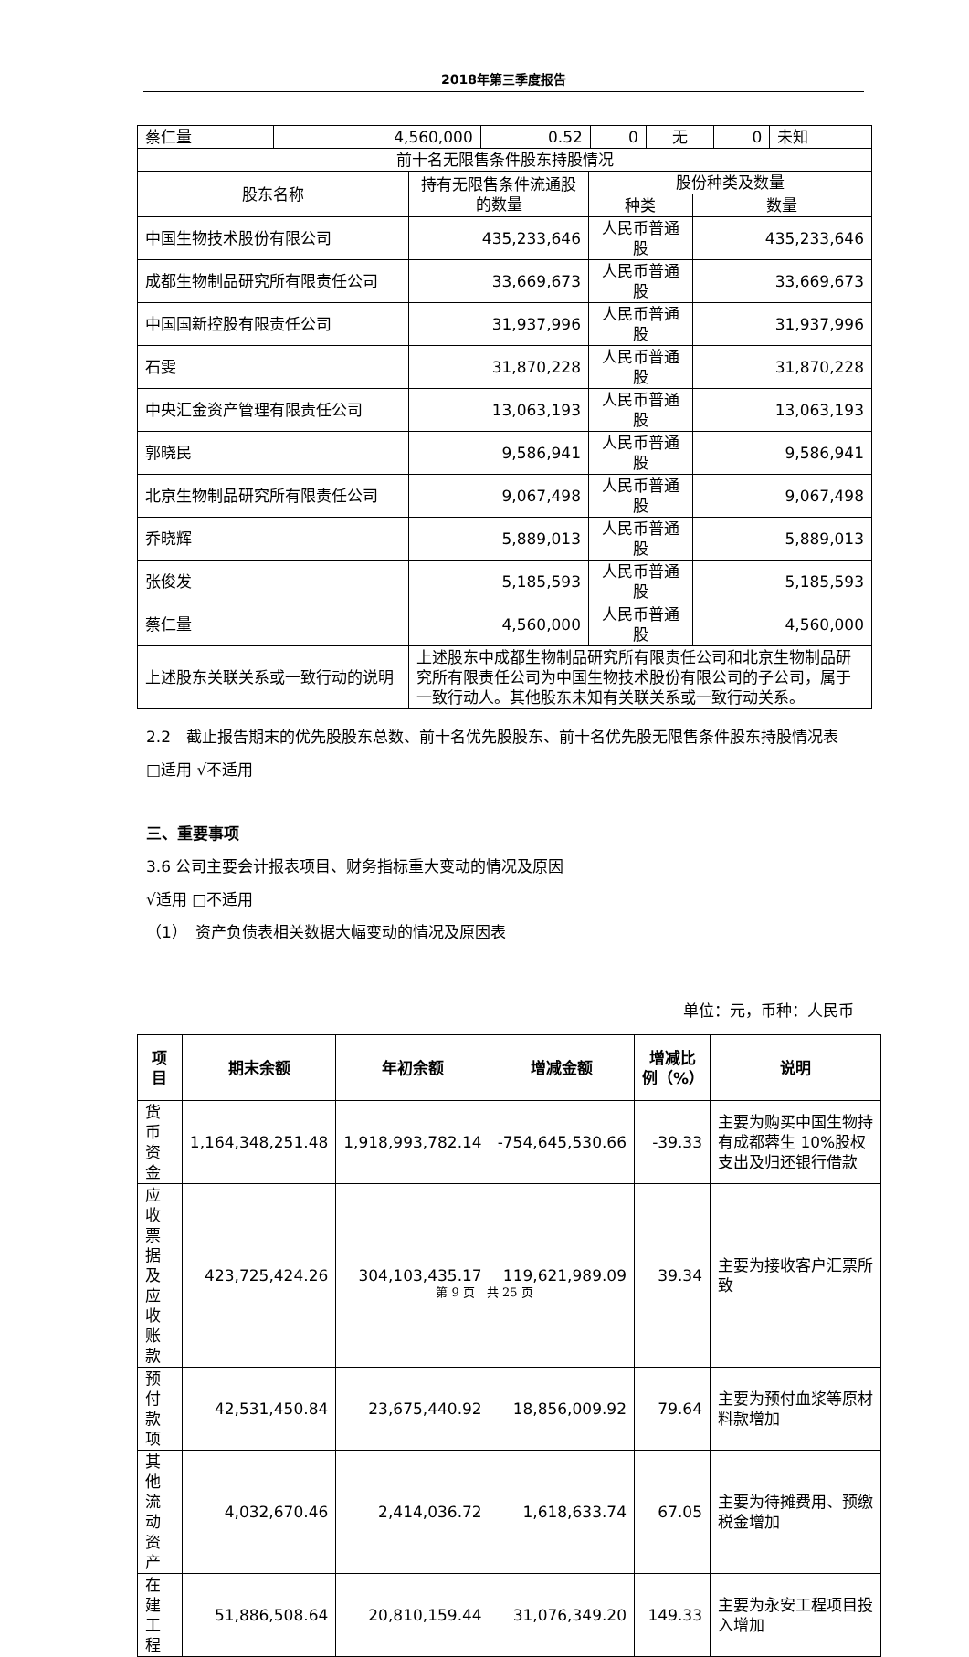2018年第三季度报告
| 蔡仁量 | 4,560,000 | 0.52 | 0 | 无 | 0 | 未知 |
| 前十名无限售条件股东持股情况 | | | |
| 股东名称 | 持有无限售条件流通股的数量 | 股份种类及数量 | |
| | | 种类 | 数量 |
| 中国生物技术股份有限公司 | 435,233,646 | 人民币普通股 | 435,233,646 |
| 成都生物制品研究所有限责任公司 | 33,669,673 | 人民币普通股 | 33,669,673 |
| 中国国新控股有限责任公司 | 31,937,996 | 人民币普通股 | 31,937,996 |
| 石雯 | 31,870,228 | 人民币普通股 | 31,870,228 |
| 中央汇金资产管理有限责任公司 | 13,063,193 | 人民币普通股 | 13,063,193 |
| 郭晓民 | 9,586,941 | 人民币普通股 | 9,586,941 |
| 北京生物制品研究所有限责任公司 | 9,067,498 | 人民币普通股 | 9,067,498 |
| 乔晓辉 | 5,889,013 | 人民币普通股 | 5,889,013 |
| 张俊发 | 5,185,593 | 人民币普通股 | 5,185,593 |
| 蔡仁量 | 4,560,000 | 人民币普通股 | 4,560,000 |
| 上述股东关联关系或一致行动的说明 | 上述股东中成都生物制品研究所有限责任公司和北京生物制品研究所有限责任公司为中国生物技术股份有限公司的子公司，属于一致行动人。其他股东未知有关联关系或一致行动关系。 | | |
2.2　截止报告期末的优先股股东总数、前十名优先股股东、前十名优先股无限售条件股东持股情况表
□适用 √不适用
三、重要事项
3.6 公司主要会计报表项目、财务指标重大变动的情况及原因
√适用 □不适用
（1）　资产负债表相关数据大幅变动的情况及原因表
单位：元，币种：人民币
| 项目 | 期末余额 | 年初余额 | 增减金额 | 增减比例（%） | 说明 |
| --- | --- | --- | --- | --- | --- |
| 货币资金 | 1,164,348,251.48 | 1,918,993,782.14 | -754,645,530.66 | -39.33 | 主要为购买中国生物持有成都蓉生 10%股权支出及归还银行借款 |
| 应收票据及应收账款 | 423,725,424.26 | 304,103,435.17 | 119,621,989.09 | 39.34 | 主要为接收客户汇票所致 |
| 预付款项 | 42,531,450.84 | 23,675,440.92 | 18,856,009.92 | 79.64 | 主要为预付血浆等原材料款增加 |
| 其他流动资产 | 4,032,670.46 | 2,414,036.72 | 1,618,633.74 | 67.05 | 主要为待摊费用、预缴税金增加 |
| 在建工程 | 51,886,508.64 | 20,810,159.44 | 31,076,349.20 | 149.33 | 主要为永安工程项目投入增加 |
第 9 页　共 25 页